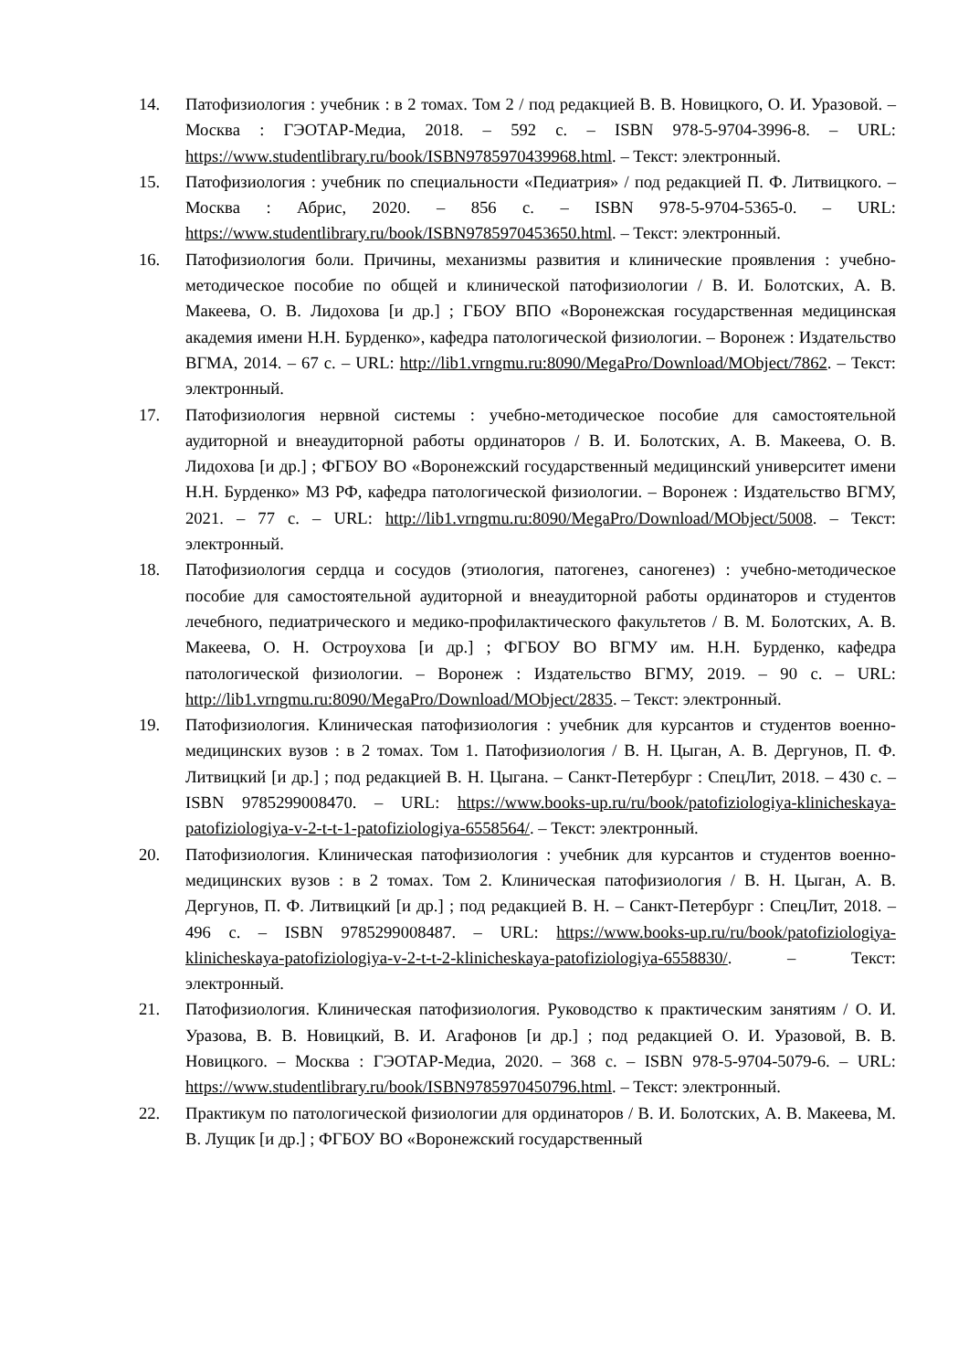14. Патофизиология : учебник : в 2 томах. Том 2 / под редакцией В. В. Новицкого, О. И. Уразовой. – Москва : ГЭОТАР-Медиа, 2018. – 592 с. – ISBN 978-5-9704-3996-8. – URL: https://www.studentlibrary.ru/book/ISBN9785970439968.html. – Текст: электронный.
15. Патофизиология : учебник по специальности «Педиатрия» / под редакцией П. Ф. Литвицкого. – Москва : Абрис, 2020. – 856 с. – ISBN 978-5-9704-5365-0. – URL: https://www.studentlibrary.ru/book/ISBN9785970453650.html. – Текст: электронный.
16. Патофизиология боли. Причины, механизмы развития и клинические проявления : учебно-методическое пособие по общей и клинической патофизиологии / В. И. Болотских, А. В. Макеева, О. В. Лидохова [и др.] ; ГБОУ ВПО «Воронежская государственная медицинская академия имени Н.Н. Бурденко», кафедра патологической физиологии. – Воронеж : Издательство ВГМА, 2014. – 67 с. – URL: http://lib1.vrngmu.ru:8090/MegaPro/Download/MObject/7862. – Текст: электронный.
17. Патофизиология нервной системы : учебно-методическое пособие для самостоятельной аудиторной и внеаудиторной работы ординаторов / В. И. Болотских, А. В. Макеева, О. В. Лидохова [и др.] ; ФГБОУ ВО «Воронежский государственный медицинский университет имени Н.Н. Бурденко» МЗ РФ, кафедра патологической физиологии. – Воронеж : Издательство ВГМУ, 2021. – 77 с. – URL: http://lib1.vrngmu.ru:8090/MegaPro/Download/MObject/5008. – Текст: электронный.
18. Патофизиология сердца и сосудов (этиология, патогенез, саногенез) : учебно-методическое пособие для самостоятельной аудиторной и внеаудиторной работы ординаторов и студентов лечебного, педиатрического и медико-профилактического факультетов / В. М. Болотских, А. В. Макеева, О. Н. Остроухова [и др.] ; ФГБОУ ВО ВГМУ им. Н.Н. Бурденко, кафедра патологической физиологии. – Воронеж : Издательство ВГМУ, 2019. – 90 с. – URL: http://lib1.vrngmu.ru:8090/MegaPro/Download/MObject/2835. – Текст: электронный.
19. Патофизиология. Клиническая патофизиология : учебник для курсантов и студентов военно-медицинских вузов : в 2 томах. Том 1. Патофизиология / В. Н. Цыган, А. В. Дергунов, П. Ф. Литвицкий [и др.] ; под редакцией В. Н. Цыгана. – Санкт-Петербург : СпецЛит, 2018. – 430 с. – ISBN 9785299008470. – URL: https://www.books-up.ru/ru/book/patofiziologiya-klinicheskaya-patofiziologiya-v-2-t-t-1-patofiziologiya-6558564/. – Текст: электронный.
20. Патофизиология. Клиническая патофизиология : учебник для курсантов и студентов военно-медицинских вузов : в 2 томах. Том 2. Клиническая патофизиология / В. Н. Цыган, А. В. Дергунов, П. Ф. Литвицкий [и др.] ; под редакцией В. Н. – Санкт-Петербург : СпецЛит, 2018. – 496 с. – ISBN 9785299008487. – URL: https://www.books-up.ru/ru/book/patofiziologiya-klinicheskaya-patofiziologiya-v-2-t-t-2-klinicheskaya-patofiziologiya-6558830/. – Текст: электронный.
21. Патофизиология. Клиническая патофизиология. Руководство к практическим занятиям / О. И. Уразова, В. В. Новицкий, В. И. Агафонов [и др.] ; под редакцией О. И. Уразовой, В. В. Новицкого. – Москва : ГЭОТАР-Медиа, 2020. – 368 с. – ISBN 978-5-9704-5079-6. – URL: https://www.studentlibrary.ru/book/ISBN9785970450796.html. – Текст: электронный.
22. Практикум по патологической физиологии для ординаторов / В. И. Болотских, А. В. Макеева, М. В. Лущик [и др.] ; ФГБОУ ВО «Воронежский государственный